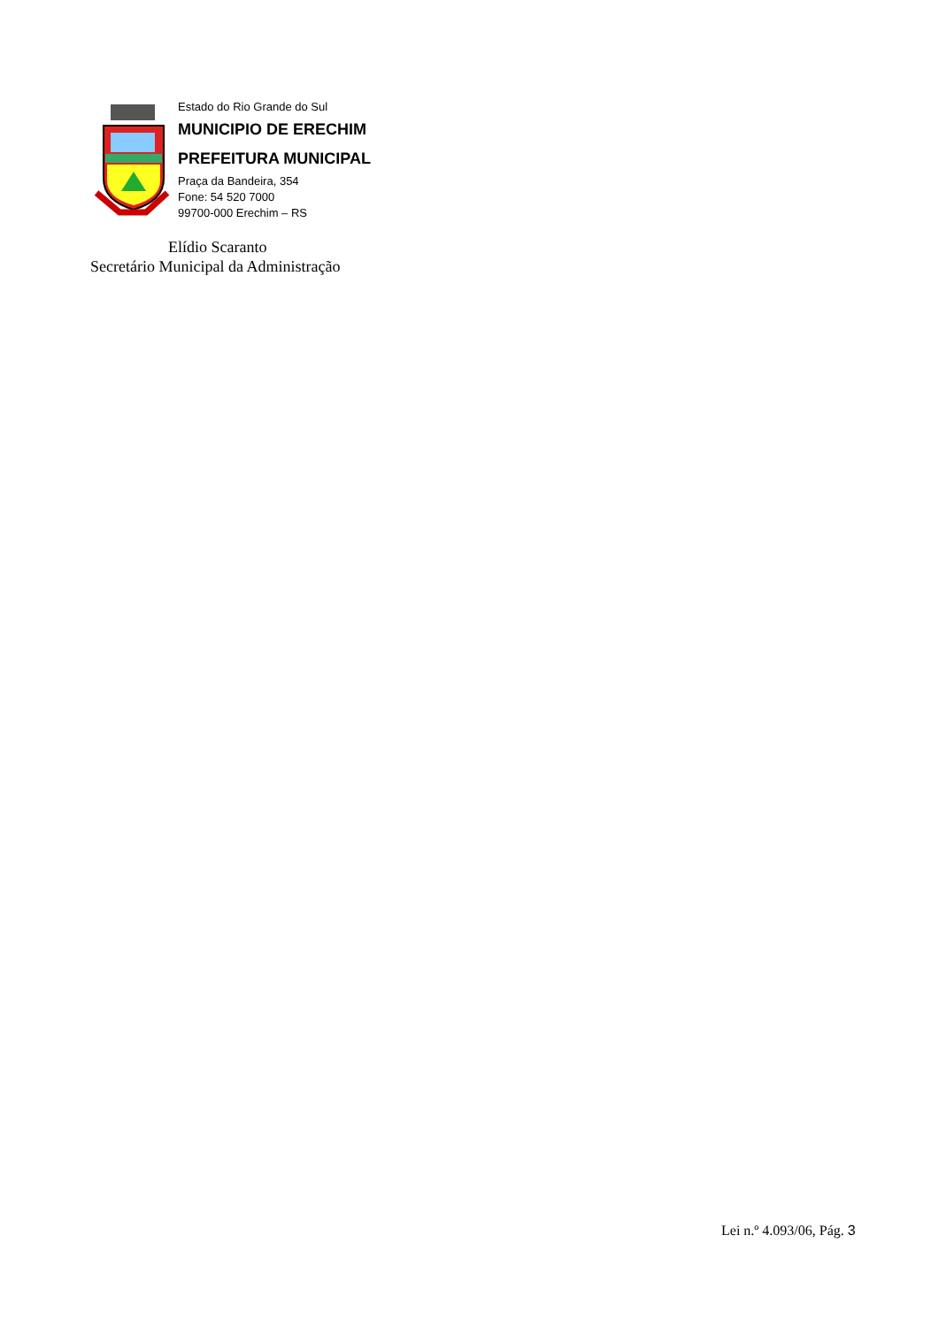Estado do Rio Grande do Sul
MUNICIPIO DE ERECHIM
PREFEITURA MUNICIPAL
Praça da Bandeira, 354
Fone: 54 520 7000
99700-000 Erechim – RS
Elídio Scaranto
Secretário Municipal da Administração
Lei n.º 4.093/06, Pág. 3